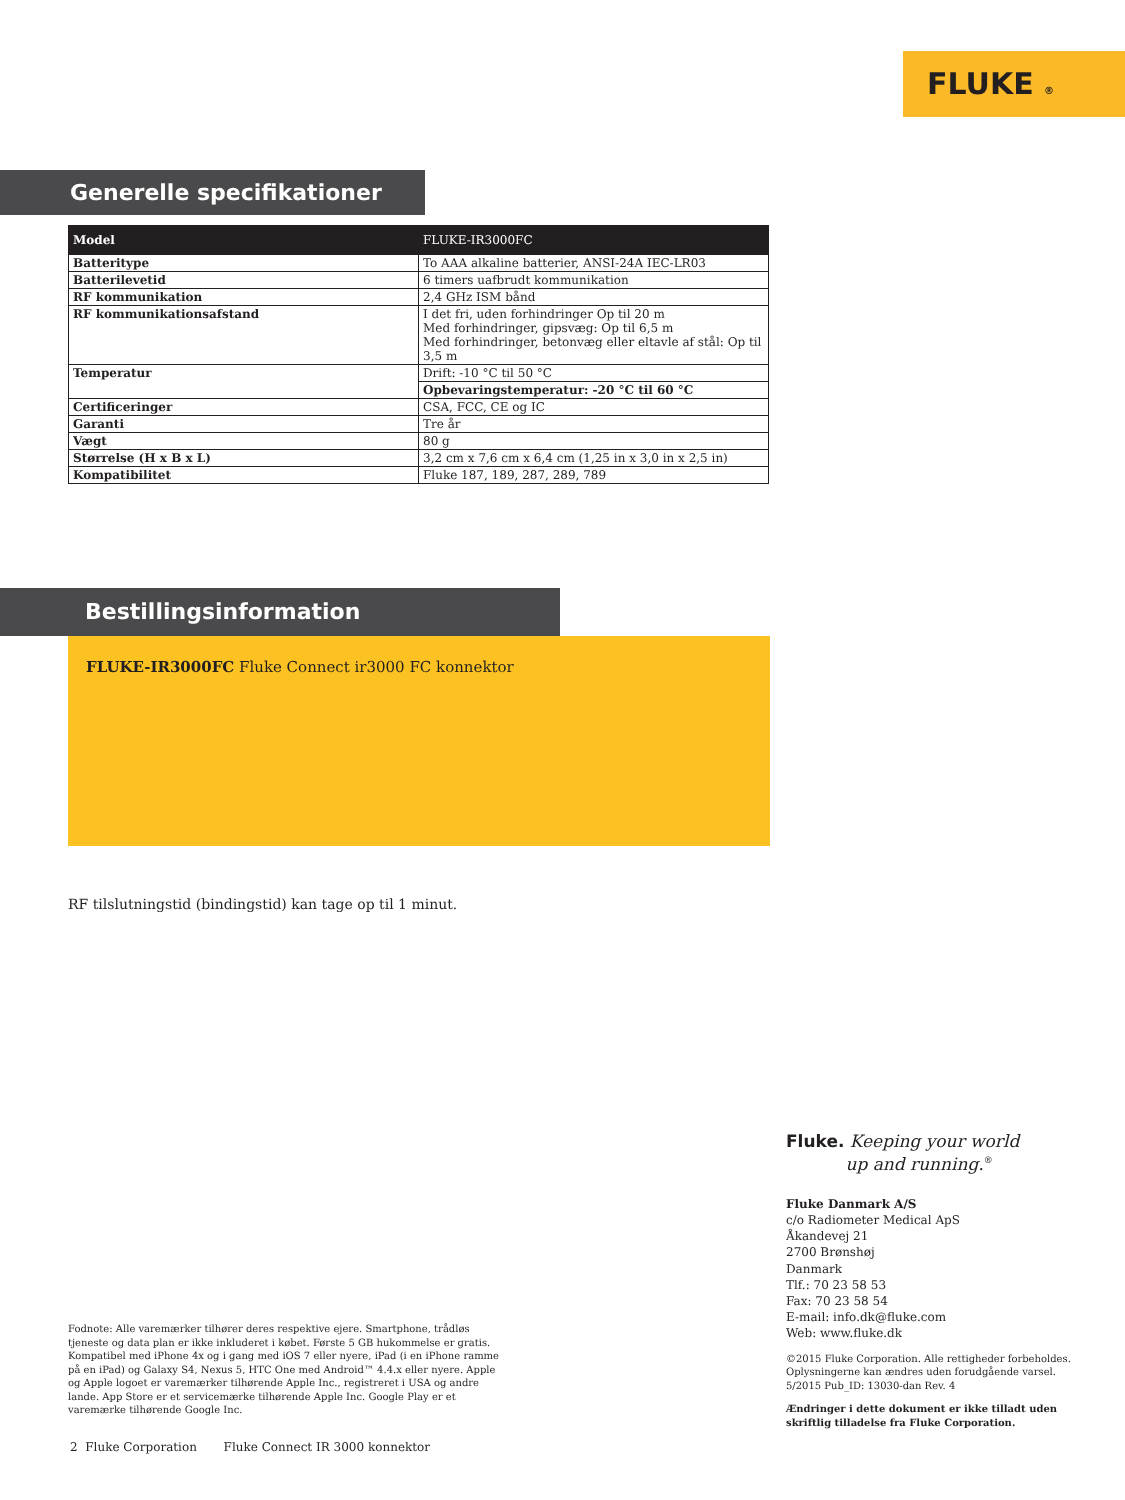FLUKE ®
Generelle specifikationer
| Model | FLUKE-IR3000FC |
| Batteritype | To AAA alkaline batterier, ANSI-24A IEC-LR03 |
| Batterilevetid | 6 timers uafbrudt kommunikation |
| RF kommunikation | 2,4 GHz ISM bånd |
| RF kommunikationsafstand | I det fri, uden forhindringer Op til 20 m Med forhindringer, gipsvæg: Op til 6,5 m Med forhindringer, betonvæg eller eltavle af stål: Op til 3,5 m |
| Temperatur | Drift: -10 °C til 50 °C |
| | Opbevaringstemperatur: -20 °C til 60 °C |
| Certificeringer | CSA, FCC, CE og IC |
| Garanti | Tre år |
| Vægt | 80 g |
| Størrelse (H x B x L) | 3,2 cm x 7,6 cm x 6,4 cm (1,25 in x 3,0 in x 2,5 in) |
| Kompatibilitet | Fluke 187, 189, 287, 289, 789 |
Bestillingsinformation
FLUKE-IR3000FC Fluke Connect ir3000 FC konnektor
RF tilslutningstid (bindingstid) kan tage op til 1 minut.
Fluke. Keeping your world
up and running.<sup>®</sup>
Fluke Danmark A/S
c/o Radiometer Medical ApS
Åkandevej 21
2700 Brønshøj
Danmark
Tlf.: 70 23 58 53
Fax: 70 23 58 54
E-mail: info.dk@fluke.com
Web: www.fluke.dk
©2015 Fluke Corporation. Alle rettigheder forbeholdes. Oplysningerne kan ændres uden forudgående varsel.
5/2015 Pub_ID: 13030-dan Rev. 4
Ændringer i dette dokument er ikke tilladt uden skriftlig tilladelse fra Fluke Corporation.
Fodnote: Alle varemærker tilhører deres respektive ejere. Smartphone, trådløs tjeneste og data plan er ikke inkluderet i købet. Første 5 GB hukommelse er gratis. Kompatibel med iPhone 4x og i gang med iOS 7 eller nyere, iPad (i en iPhone ramme på en iPad) og Galaxy S4, Nexus 5, HTC One med Android™ 4.4.x eller nyere. Apple og Apple logoet er varemærker tilhørende Apple Inc., registreret i USA og andre lande. App Store er et servicemærke tilhørende Apple Inc. Google Play er et varemærke tilhørende Google Inc.
2 Fluke Corporation Fluke Connect IR 3000 konnektor